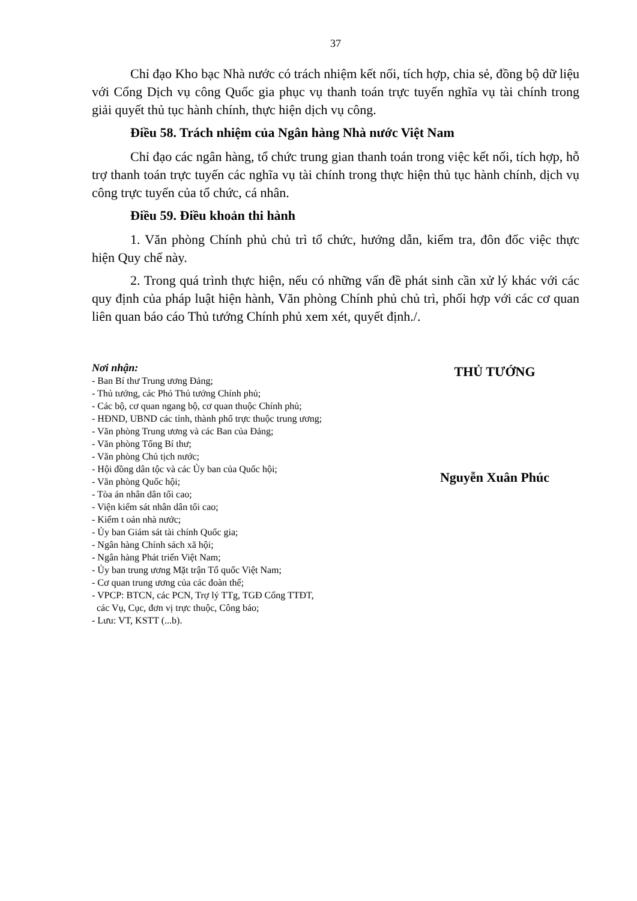37
Chỉ đạo Kho bạc Nhà nước có trách nhiệm kết nối, tích hợp, chia sẻ, đồng bộ dữ liệu với Cổng Dịch vụ công Quốc gia phục vụ thanh toán trực tuyến nghĩa vụ tài chính trong giải quyết thủ tục hành chính, thực hiện dịch vụ công.
Điều 58. Trách nhiệm của Ngân hàng Nhà nước Việt Nam
Chỉ đạo các ngân hàng, tổ chức trung gian thanh toán trong việc kết nối, tích hợp, hỗ trợ thanh toán trực tuyến các nghĩa vụ tài chính trong thực hiện thủ tục hành chính, dịch vụ công trực tuyến của tổ chức, cá nhân.
Điều 59. Điều khoản thi hành
1. Văn phòng Chính phủ chủ trì tổ chức, hướng dẫn, kiểm tra, đôn đốc việc thực hiện Quy chế này.
2. Trong quá trình thực hiện, nếu có những vấn đề phát sinh cần xử lý khác với các quy định của pháp luật hiện hành, Văn phòng Chính phủ chủ trì, phối hợp với các cơ quan liên quan báo cáo Thủ tướng Chính phủ xem xét, quyết định./.
Nơi nhận:
- Ban Bí thư Trung ương Đảng;
- Thủ tướng, các Phó Thủ tướng Chính phủ;
- Các bộ, cơ quan ngang bộ, cơ quan thuộc Chính phủ;
- HĐND, UBND các tỉnh, thành phố trực thuộc trung ương;
- Văn phòng Trung ương và các Ban của Đảng;
- Văn phòng Tổng Bí thư;
- Văn phòng Chủ tịch nước;
- Hội đồng dân tộc và các Ủy ban của Quốc hội;
- Văn phòng Quốc hội;
- Tòa án nhân dân tối cao;
- Viện kiểm sát nhân dân tối cao;
- Kiểm t oán nhà nước;
- Ủy ban Giám sát tài chính Quốc gia;
- Ngân hàng Chính sách xã hội;
- Ngân hàng Phát triển Việt Nam;
- Ủy ban trung ương Mặt trận Tổ quốc Việt Nam;
- Cơ quan trung ương của các đoàn thể;
- VPCP: BTCN, các PCN, Trợ lý TTg, TGĐ Cổng TTĐT,
các Vụ, Cục, đơn vị trực thuộc, Công báo;
- Lưu: VT, KSTT (...b).
THỦ TƯỚNG
Nguyễn Xuân Phúc